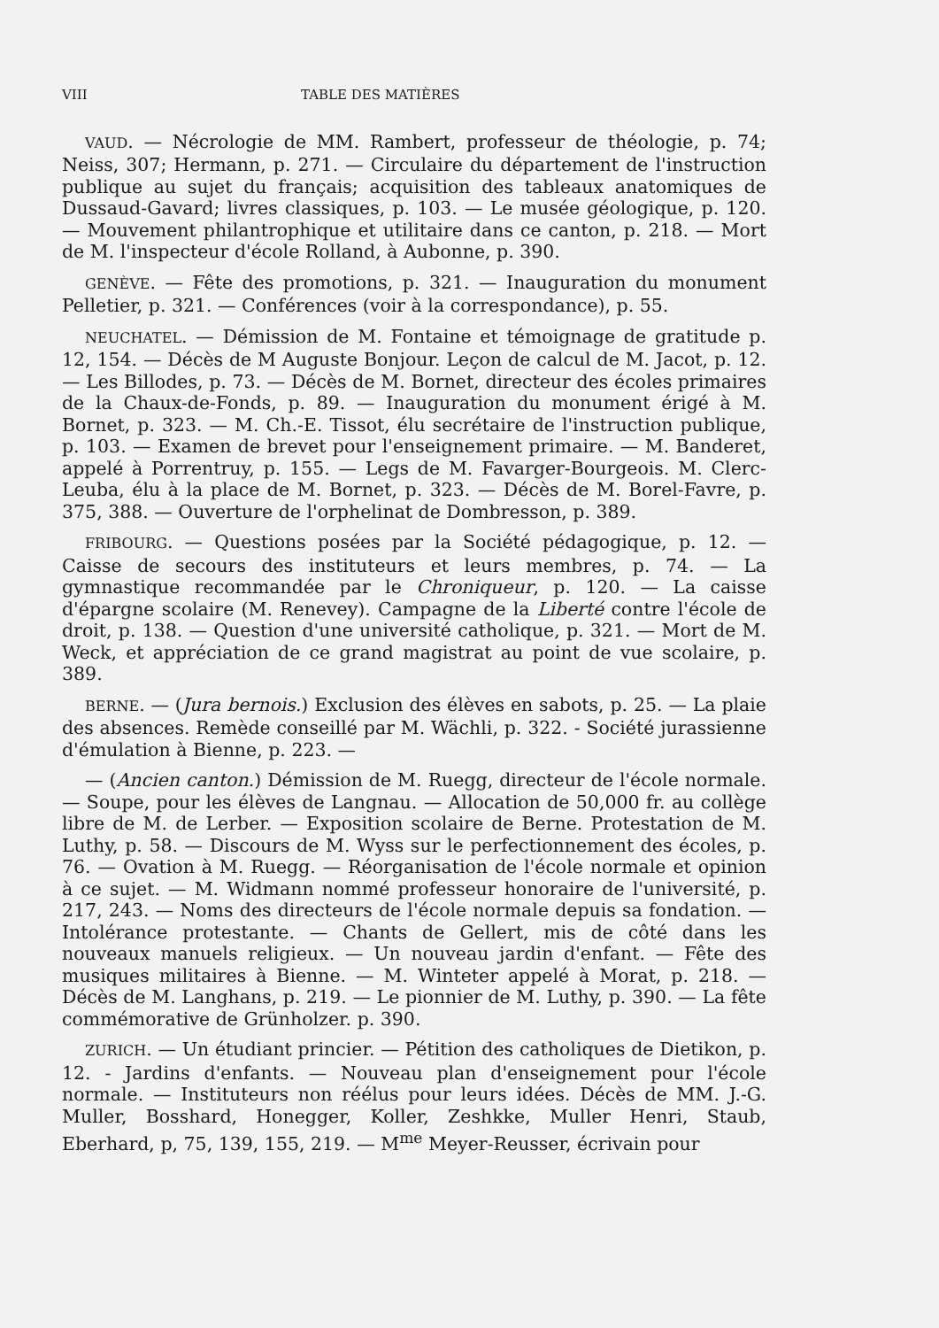VIII TABLE DES MATIÈRES
VAUD. — Nécrologie de MM. Rambert, professeur de théologie, p. 74; Neiss, 307; Hermann, p. 271. — Circulaire du département de l'instruction publique au sujet du français; acquisition des tableaux anatomiques de Dussaud-Gavard; livres classiques, p. 103. — Le musée géologique, p. 120. — Mouvement philantrophique et utilitaire dans ce canton, p. 218. — Mort de M. l'inspecteur d'école Rolland, à Aubonne, p. 390.
GENÈVE. — Fête des promotions, p. 321. — Inauguration du monument Pelletier, p. 321. — Conférences (voir à la correspondance), p. 55.
NEUCHATEL. — Démission de M. Fontaine et témoignage de gratitude p. 12, 154. — Décès de M Auguste Bonjour. Leçon de calcul de M. Jacot, p. 12. — Les Billodes, p. 73. — Décès de M. Bornet, directeur des écoles primaires de la Chaux-de-Fonds, p. 89. — Inauguration du monument érigé à M. Bornet, p. 323. — M. Ch.-E. Tissot, élu secrétaire de l'instruction publique, p. 103. — Examen de brevet pour l'enseignement primaire. — M. Banderet, appelé à Porrentruy, p. 155. — Legs de M. Favarger-Bourgeois. M. Clerc-Leuba, élu à la place de M. Bornet, p. 323. — Décès de M. Borel-Favre, p. 375, 388. — Ouverture de l'orphelinat de Dombresson, p. 389.
FRIBOURG. — Questions posées par la Société pédagogique, p. 12. — Caisse de secours des instituteurs et leurs membres, p. 74. — La gymnastique recommandée par le Chroniqueur, p. 120. — La caisse d'épargne scolaire (M. Renevey). Campagne de la Liberté contre l'école de droit, p. 138. — Question d'une université catholique, p. 321. — Mort de M. Weck, et appréciation de ce grand magistrat au point de vue scolaire, p. 389.
BERNE. — (Jura bernois.) Exclusion des élèves en sabots, p. 25. — La plaie des absences. Remède conseillé par M. Wächli, p. 322. - Société jurassienne d'émulation à Bienne, p. 223. —
— (Ancien canton.) Démission de M. Ruegg, directeur de l'école normale. — Soupe, pour les élèves de Langnau. — Allocation de 50,000 fr. au collège libre de M. de Lerber. — Exposition scolaire de Berne. Protestation de M. Luthy, p. 58. — Discours de M. Wyss sur le perfectionnement des écoles, p. 76. — Ovation à M. Ruegg. — Réorganisation de l'école normale et opinion à ce sujet. — M. Widmann nommé professeur honoraire de l'université, p. 217, 243. — Noms des directeurs de l'école normale depuis sa fondation. — Intolérance protestante. — Chants de Gellert, mis de côté dans les nouveaux manuels religieux. — Un nouveau jardin d'enfant. — Fête des musiques militaires à Bienne. — M. Winteter appelé à Morat, p. 218. — Décès de M. Langhans, p. 219. — Le pionnier de M. Luthy, p. 390. — La fête commémorative de Grünholzer. p. 390.
ZURICH. — Un étudiant princier. — Pétition des catholiques de Dietikon, p. 12. - Jardins d'enfants. — Nouveau plan d'enseignement pour l'école normale. — Instituteurs non réélus pour leurs idées. Décès de MM. J.-G. Muller, Bosshard, Honegger, Koller, Zeshkke, Muller Henri, Staub, Eberhard, p, 75, 139, 155, 219. — M<sup>me</sup> Meyer-Reusser, écrivain pour